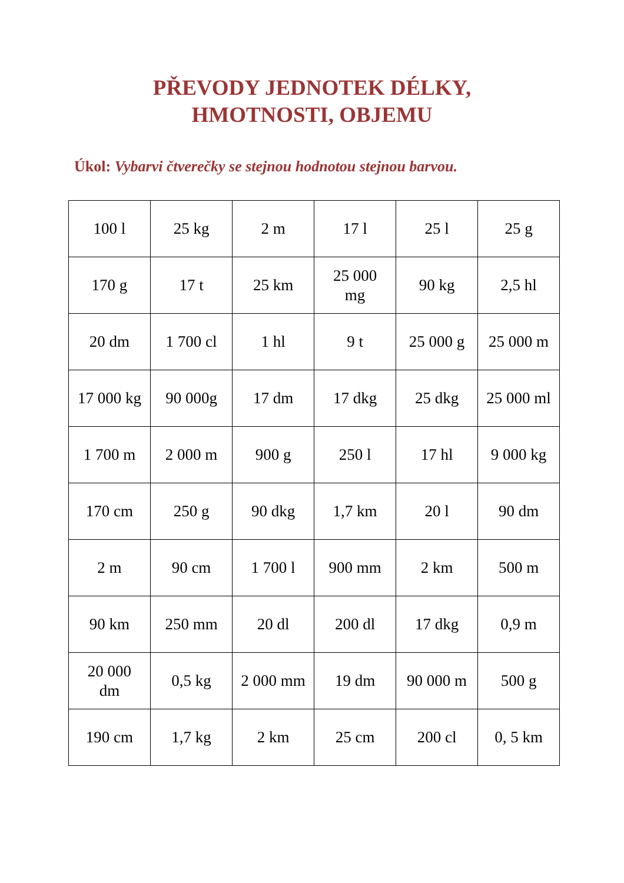PŘEVODY JEDNOTEK DÉLKY,
HMOTNOSTI, OBJEMU
Úkol: Vybarvi čtverečky se stejnou hodnotou stejnou barvou.
| 100 l | 25 kg | 2 m | 17 l | 25 l | 25 g |
| 170 g | 17 t | 25 km | 25 000 mg | 90 kg | 2,5 hl |
| 20 dm | 1 700 cl | 1 hl | 9 t | 25 000 g | 25 000 m |
| 17 000 kg | 90 000g | 17 dm | 17 dkg | 25 dkg | 25 000 ml |
| 1 700 m | 2 000 m | 900 g | 250 l | 17 hl | 9 000 kg |
| 170 cm | 250 g | 90 dkg | 1,7 km | 20 l | 90 dm |
| 2 m | 90 cm | 1 700 l | 900 mm | 2 km | 500 m |
| 90 km | 250 mm | 20 dl | 200 dl | 17 dkg | 0,9 m |
| 20 000 dm | 0,5 kg | 2 000 mm | 19 dm | 90 000 m | 500 g |
| 190 cm | 1,7 kg | 2 km | 25 cm | 200 cl | 0, 5 km |